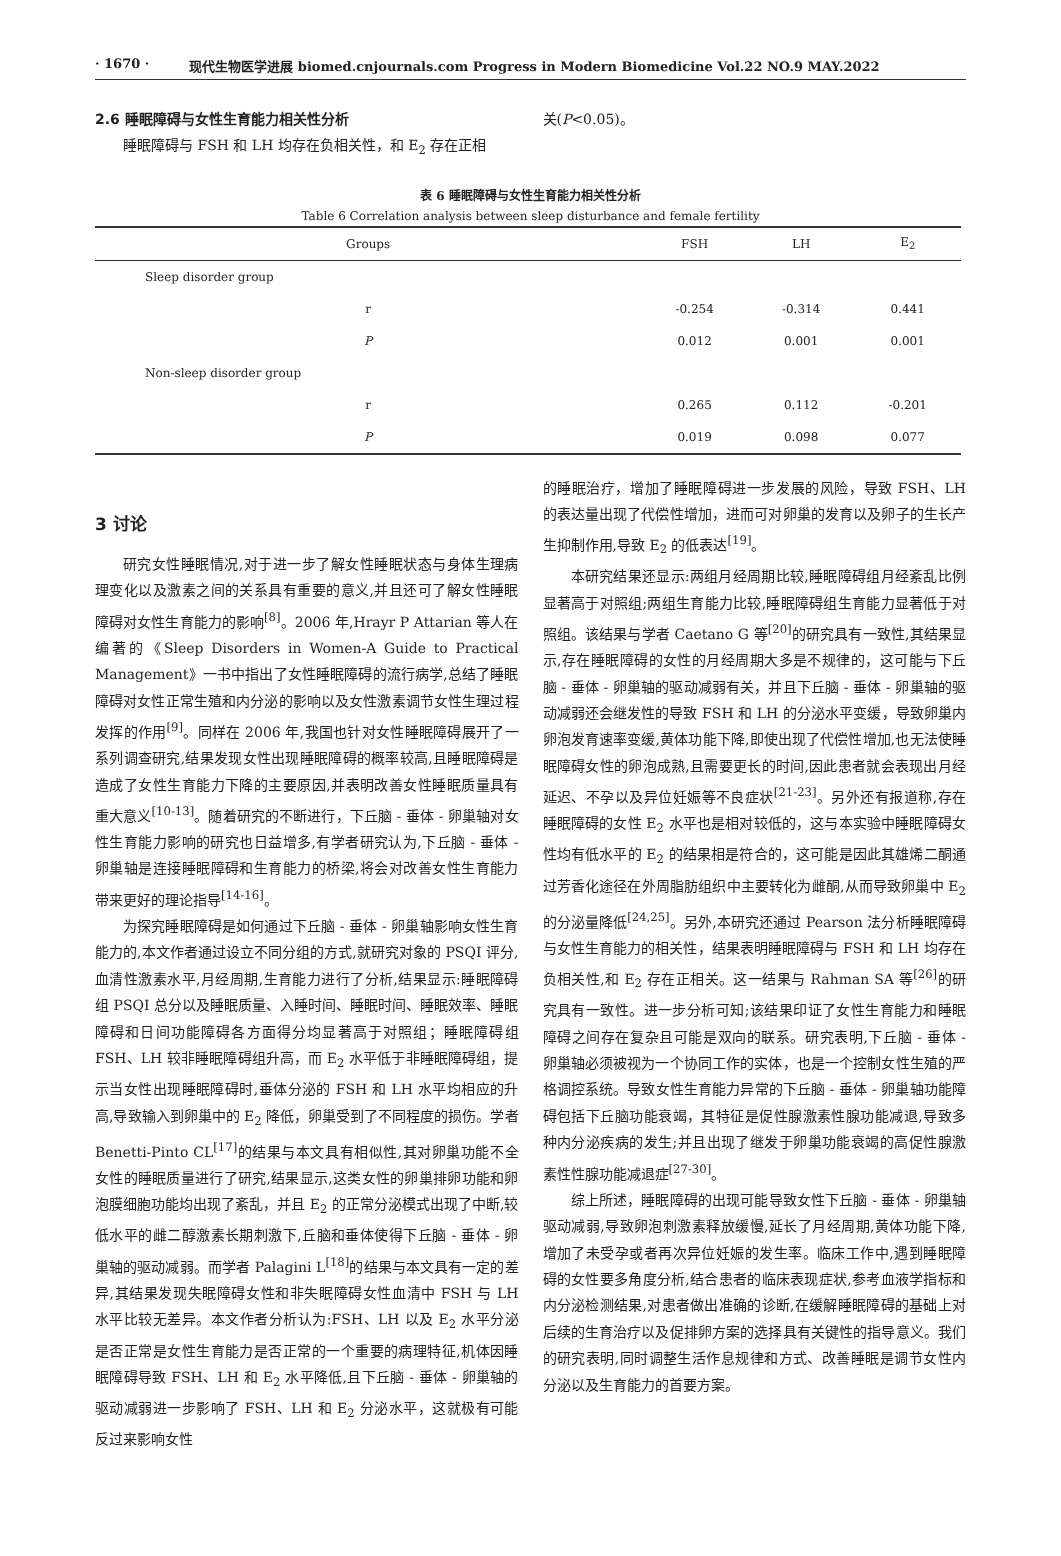· 1670 · 现代生物医学进展 biomed.cnjournals.com Progress in Modern Biomedicine Vol.22 NO.9 MAY.2022
2.6 睡眠障碍与女性生育能力相关性分析
睡眠障碍与 FSH 和 LH 均存在负相关性，和 E<sub>2</sub> 存在正相
关(P<0.05)。
表 6 睡眠障碍与女性生育能力相关性分析
Table 6 Correlation analysis between sleep disturbance and female fertility
| Groups | FSH | LH | E<sub>2</sub> |
| --- | --- | --- | --- |
| Sleep disorder group | | | |
| r | -0.254 | -0.314 | 0.441 |
| P | 0.012 | 0.001 | 0.001 |
| Non-sleep disorder group | | | |
| r | 0.265 | 0.112 | -0.201 |
| P | 0.019 | 0.098 | 0.077 |
3 讨论
研究女性睡眠情况,对于进一步了解女性睡眠状态与身体生理病理变化以及激素之间的关系具有重要的意义,并且还可了解女性睡眠障碍对女性生育能力的影响<sup>[8]</sup>。2006 年,Hrayr P Attarian 等人在编著的《Sleep Disorders in Women-A Guide to Practical Management》一书中指出了女性睡眠障碍的流行病学,总结了睡眠障碍对女性正常生殖和内分泌的影响以及女性激素调节女性生理过程发挥的作用<sup>[9]</sup>。同样在 2006 年,我国也针对女性睡眠障碍展开了一系列调查研究,结果发现女性出现睡眠障碍的概率较高,且睡眠障碍是造成了女性生育能力下降的主要原因,并表明改善女性睡眠质量具有重大意义<sup>[10-13]</sup>。随着研究的不断进行，下丘脑 - 垂体 - 卵巢轴对女性生育能力影响的研究也日益增多,有学者研究认为,下丘脑 - 垂体 - 卵巢轴是连接睡眠障碍和生育能力的桥梁,将会对改善女性生育能力带来更好的理论指导<sup>[14-16]</sup>。
为探究睡眠障碍是如何通过下丘脑 - 垂体 - 卵巢轴影响女性生育能力的,本文作者通过设立不同分组的方式,就研究对象的 PSQI 评分,血清性激素水平,月经周期,生育能力进行了分析,结果显示:睡眠障碍组 PSQI 总分以及睡眠质量、入睡时间、睡眠时间、睡眠效率、睡眠障碍和日间功能障碍各方面得分均显著高于对照组；睡眠障碍组 FSH、LH 较非睡眠障碍组升高，而 E<sub>2</sub> 水平低于非睡眠障碍组，提示当女性出现睡眠障碍时,垂体分泌的 FSH 和 LH 水平均相应的升高,导致输入到卵巢中的 E<sub>2</sub> 降低，卵巢受到了不同程度的损伤。学者 Benetti-Pinto CL<sup>[17]</sup>的结果与本文具有相似性,其对卵巢功能不全女性的睡眠质量进行了研究,结果显示,这类女性的卵巢排卵功能和卵泡膜细胞功能均出现了紊乱，并且 E<sub>2</sub> 的正常分泌模式出现了中断,较低水平的雌二醇激素长期刺激下,丘脑和垂体使得下丘脑 - 垂体 - 卵巢轴的驱动减弱。而学者 Palagini L<sup>[18]</sup>的结果与本文具有一定的差异,其结果发现失眠障碍女性和非失眠障碍女性血清中 FSH 与 LH 水平比较无差异。本文作者分析认为:FSH、LH 以及 E<sub>2</sub> 水平分泌是否正常是女性生育能力是否正常的一个重要的病理特征,机体因睡眠障碍导致 FSH、LH 和 E<sub>2</sub> 水平降低,且下丘脑 - 垂体 - 卵巢轴的驱动减弱进一步影响了 FSH、LH 和 E<sub>2</sub> 分泌水平，这就极有可能反过来影响女性
的睡眠治疗，增加了睡眠障碍进一步发展的风险，导致 FSH、LH 的表达量出现了代偿性增加，进而可对卵巢的发育以及卵子的生长产生抑制作用,导致 E<sub>2</sub> 的低表达<sup>[19]</sup>。
本研究结果还显示:两组月经周期比较,睡眠障碍组月经紊乱比例显著高于对照组;两组生育能力比较,睡眠障碍组生育能力显著低于对照组。该结果与学者 Caetano G 等<sup>[20]</sup>的研究具有一致性,其结果显示,存在睡眠障碍的女性的月经周期大多是不规律的，这可能与下丘脑 - 垂体 - 卵巢轴的驱动减弱有关，并且下丘脑 - 垂体 - 卵巢轴的驱动减弱还会继发性的导致 FSH 和 LH 的分泌水平变缓，导致卵巢内卵泡发育速率变缓,黄体功能下降,即使出现了代偿性增加,也无法使睡眠障碍女性的卵泡成熟,且需要更长的时间,因此患者就会表现出月经延迟、不孕以及异位妊娠等不良症状<sup>[21-23]</sup>。另外还有报道称,存在睡眠障碍的女性 E<sub>2</sub> 水平也是相对较低的，这与本实验中睡眠障碍女性均有低水平的 E<sub>2</sub> 的结果相是符合的，这可能是因此其雄烯二酮通过芳香化途径在外周脂肪组织中主要转化为雌酮,从而导致卵巢中 E<sub>2</sub> 的分泌量降低<sup>[24,25]</sup>。另外,本研究还通过 Pearson 法分析睡眠障碍与女性生育能力的相关性，结果表明睡眠障碍与 FSH 和 LH 均存在负相关性,和 E<sub>2</sub> 存在正相关。这一结果与 Rahman SA 等<sup>[26]</sup>的研究具有一致性。进一步分析可知;该结果印证了女性生育能力和睡眠障碍之间存在复杂且可能是双向的联系。研究表明,下丘脑 - 垂体 - 卵巢轴必须被视为一个协同工作的实体，也是一个控制女性生殖的严格调控系统。导致女性生育能力异常的下丘脑 - 垂体 - 卵巢轴功能障碍包括下丘脑功能衰竭，其特征是促性腺激素性腺功能减退,导致多种内分泌疾病的发生;并且出现了继发于卵巢功能衰竭的高促性腺激素性性腺功能减退症<sup>[27-30]</sup>。
综上所述，睡眠障碍的出现可能导致女性下丘脑 - 垂体 - 卵巢轴驱动减弱,导致卵泡刺激素释放缓慢,延长了月经周期,黄体功能下降,增加了未受孕或者再次异位妊娠的发生率。临床工作中,遇到睡眠障碍的女性要多角度分析,结合患者的临床表现症状,参考血液学指标和内分泌检测结果,对患者做出准确的诊断,在缓解睡眠障碍的基础上对后续的生育治疗以及促排卵方案的选择具有关键性的指导意义。我们的研究表明,同时调整生活作息规律和方式、改善睡眠是调节女性内分泌以及生育能力的首要方案。